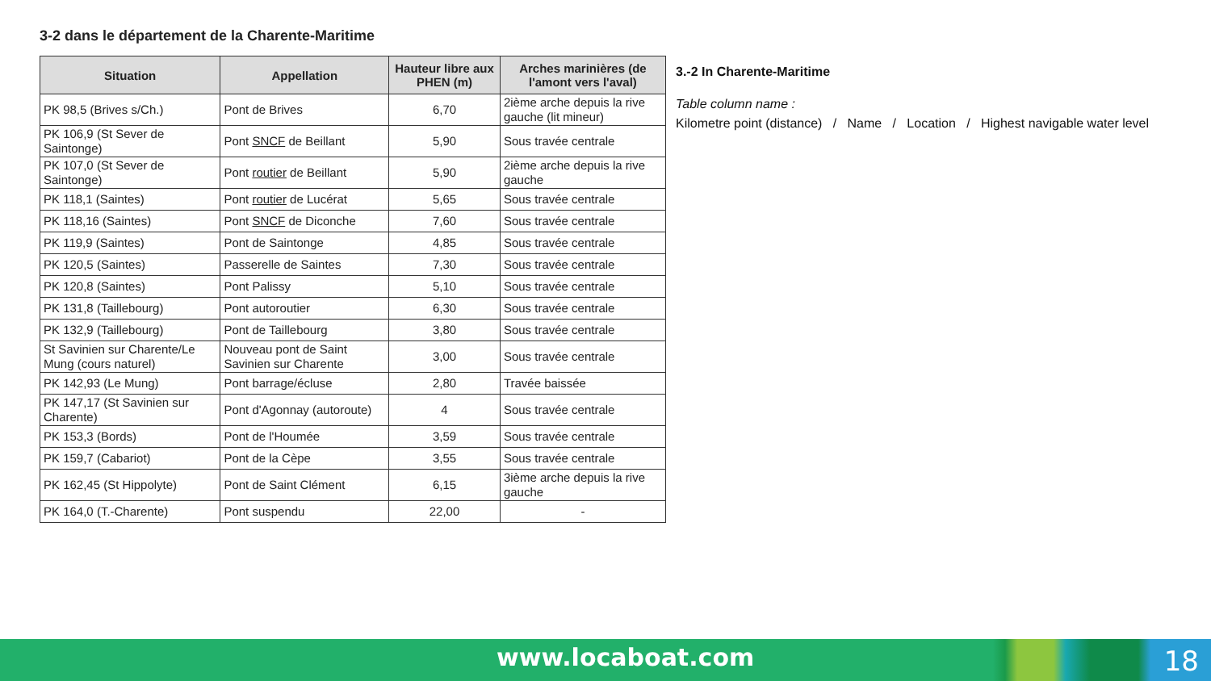3-2 dans le département de la Charente-Maritime
| Situation | Appellation | Hauteur libre aux PHEN (m) | Arches marinières (de l'amont vers l'aval) |
| --- | --- | --- | --- |
| PK 98,5 (Brives s/Ch.) | Pont de Brives | 6,70 | 2ième arche depuis la rive gauche (lit mineur) |
| PK 106,9 (St Sever de Saintonge) | Pont SNCF de Beillant | 5,90 | Sous travée centrale |
| PK 107,0 (St Sever de Saintonge) | Pont routier de Beillant | 5,90 | 2ième arche depuis la rive gauche |
| PK 118,1 (Saintes) | Pont routier de Lucérat | 5,65 | Sous travée centrale |
| PK 118,16 (Saintes) | Pont SNCF de Diconche | 7,60 | Sous travée centrale |
| PK 119,9 (Saintes) | Pont de Saintonge | 4,85 | Sous travée centrale |
| PK 120,5 (Saintes) | Passerelle de Saintes | 7,30 | Sous travée centrale |
| PK 120,8 (Saintes) | Pont Palissy | 5,10 | Sous travée centrale |
| PK 131,8 (Taillebourg) | Pont autoroutier | 6,30 | Sous travée centrale |
| PK 132,9 (Taillebourg) | Pont de Taillebourg | 3,80 | Sous travée centrale |
| St Savinien sur Charente/Le Mung (cours naturel) | Nouveau pont de Saint Savinien sur Charente | 3,00 | Sous travée centrale |
| PK 142,93 (Le Mung) | Pont barrage/écluse | 2,80 | Travée baissée |
| PK 147,17 (St Savinien sur Charente) | Pont d'Agonnay (autoroute) | 4 | Sous travée centrale |
| PK 153,3 (Bords) | Pont de l'Houmée | 3,59 | Sous travée centrale |
| PK 159,7 (Cabariot) | Pont de la Cèpe | 3,55 | Sous travée centrale |
| PK 162,45 (St Hippolyte) | Pont de Saint Clément | 6,15 | 3ième arche depuis la rive gauche |
| PK 164,0 (T.-Charente) | Pont suspendu | 22,00 | - |
3.-2 In Charente-Maritime
Table column name :
Kilometre point (distance) / Name / Location / Highest navigable water level
www.locaboat.com 18